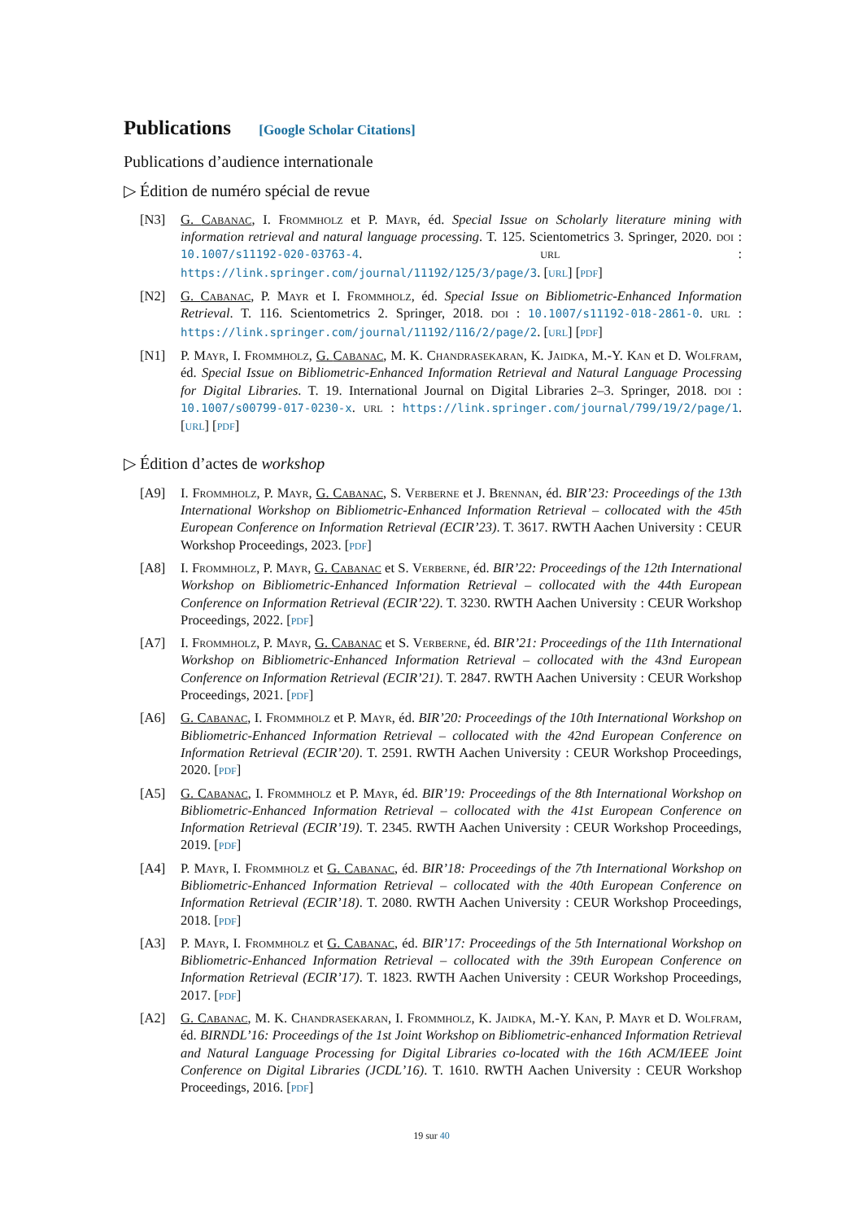Publications [Google Scholar Citations]
Publications d’audience internationale
▷ Édition de numéro spécial de revue
[N3] G. Cabanac, I. Frommholz et P. Mayr, éd. Special Issue on Scholarly literature mining with information retrieval and natural language processing. T. 125. Scientometrics 3. Springer, 2020. doi : 10.1007/s11192-020-03763-4. url : https://link.springer.com/journal/11192/125/3/page/3. [url] [pdf]
[N2] G. Cabanac, P. Mayr et I. Frommholz, éd. Special Issue on Bibliometric-Enhanced Information Retrieval. T. 116. Scientometrics 2. Springer, 2018. doi : 10.1007/s11192-018-2861-0. url : https://link.springer.com/journal/11192/116/2/page/2. [url] [pdf]
[N1] P. Mayr, I. Frommholz, G. Cabanac, M. K. Chandrasekaran, K. Jaidka, M.-Y. Kan et D. Wolfram, éd. Special Issue on Bibliometric-Enhanced Information Retrieval and Natural Language Processing for Digital Libraries. T. 19. International Journal on Digital Libraries 2–3. Springer, 2018. doi : 10.1007/s00799-017-0230-x. url : https://link.springer.com/journal/799/19/2/page/1. [url] [pdf]
▷ Édition d’actes de workshop
[A9] I. Frommholz, P. Mayr, G. Cabanac, S. Verberne et J. Brennan, éd. BIR’23: Proceedings of the 13th International Workshop on Bibliometric-Enhanced Information Retrieval – collocated with the 45th European Conference on Information Retrieval (ECIR’23). T. 3617. RWTH Aachen University : CEUR Workshop Proceedings, 2023. [pdf]
[A8] I. Frommholz, P. Mayr, G. Cabanac et S. Verberne, éd. BIR’22: Proceedings of the 12th International Workshop on Bibliometric-Enhanced Information Retrieval – collocated with the 44th European Conference on Information Retrieval (ECIR’22). T. 3230. RWTH Aachen University : CEUR Workshop Proceedings, 2022. [pdf]
[A7] I. Frommholz, P. Mayr, G. Cabanac et S. Verberne, éd. BIR’21: Proceedings of the 11th International Workshop on Bibliometric-Enhanced Information Retrieval – collocated with the 43nd European Conference on Information Retrieval (ECIR’21). T. 2847. RWTH Aachen University : CEUR Workshop Proceedings, 2021. [pdf]
[A6] G. Cabanac, I. Frommholz et P. Mayr, éd. BIR’20: Proceedings of the 10th International Workshop on Bibliometric-Enhanced Information Retrieval – collocated with the 42nd European Conference on Information Retrieval (ECIR’20). T. 2591. RWTH Aachen University : CEUR Workshop Proceedings, 2020. [pdf]
[A5] G. Cabanac, I. Frommholz et P. Mayr, éd. BIR’19: Proceedings of the 8th International Workshop on Bibliometric-Enhanced Information Retrieval – collocated with the 41st European Conference on Information Retrieval (ECIR’19). T. 2345. RWTH Aachen University : CEUR Workshop Proceedings, 2019. [pdf]
[A4] P. Mayr, I. Frommholz et G. Cabanac, éd. BIR’18: Proceedings of the 7th International Workshop on Bibliometric-Enhanced Information Retrieval – collocated with the 40th European Conference on Information Retrieval (ECIR’18). T. 2080. RWTH Aachen University : CEUR Workshop Proceedings, 2018. [pdf]
[A3] P. Mayr, I. Frommholz et G. Cabanac, éd. BIR’17: Proceedings of the 5th International Workshop on Bibliometric-Enhanced Information Retrieval – collocated with the 39th European Conference on Information Retrieval (ECIR’17). T. 1823. RWTH Aachen University : CEUR Workshop Proceedings, 2017. [pdf]
[A2] G. Cabanac, M. K. Chandrasekaran, I. Frommholz, K. Jaidka, M.-Y. Kan, P. Mayr et D. Wolfram, éd. BIRNDL’16: Proceedings of the 1st Joint Workshop on Bibliometric-enhanced Information Retrieval and Natural Language Processing for Digital Libraries co-located with the 16th ACM/IEEE Joint Conference on Digital Libraries (JCDL’16). T. 1610. RWTH Aachen University : CEUR Workshop Proceedings, 2016. [pdf]
19 sur 40